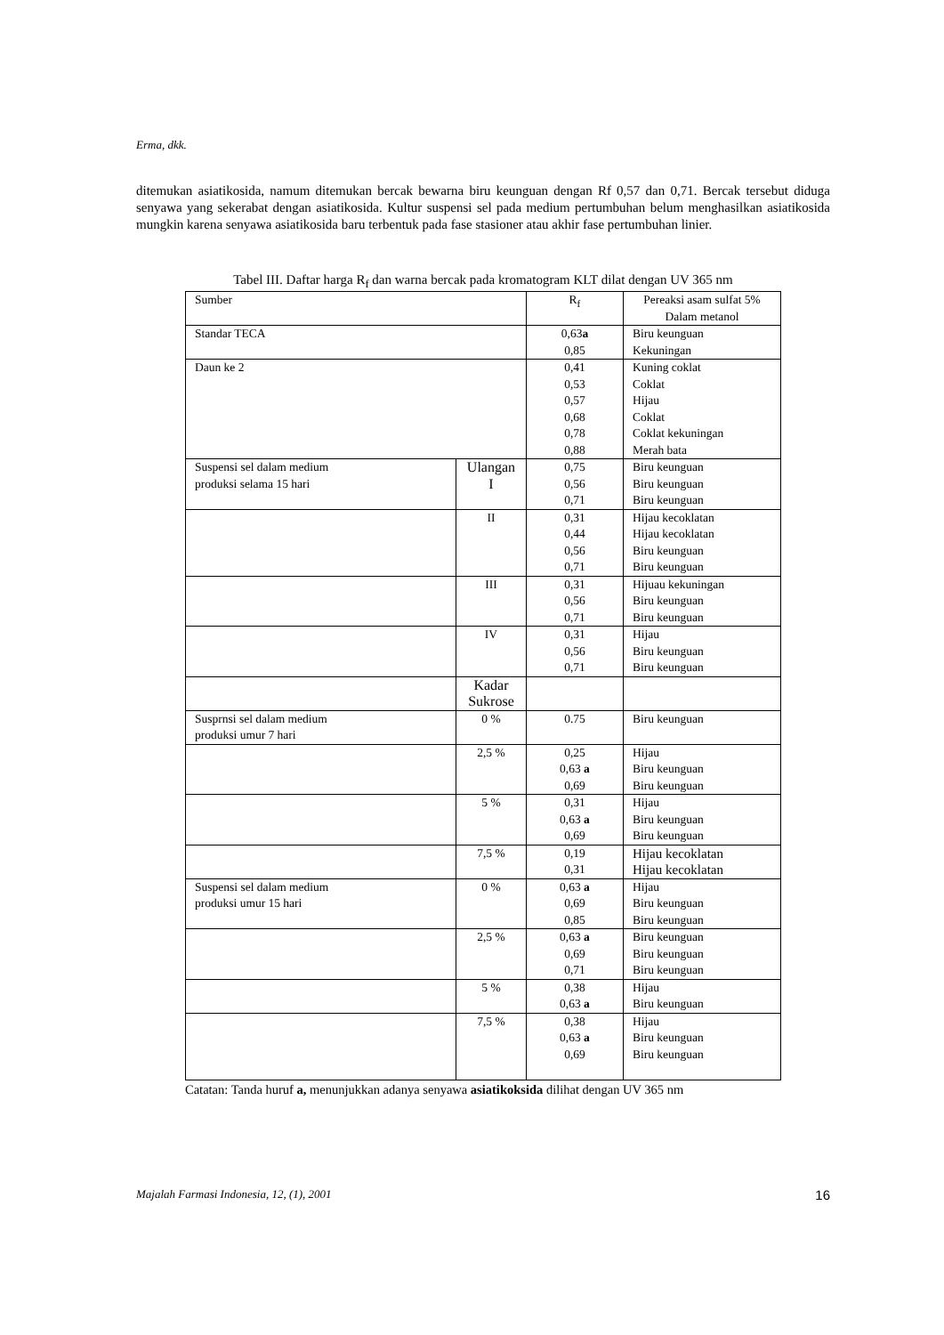Erma, dkk.
ditemukan asiatikosida, namum ditemukan bercak bewarna biru keunguan dengan Rf 0,57 dan 0,71. Bercak tersebut diduga senyawa yang sekerabat dengan asiatikosida. Kultur suspensi sel pada medium pertumbuhan belum menghasilkan asiatikosida mungkin karena senyawa asiatikosida baru terbentuk pada fase stasioner atau akhir fase pertumbuhan linier.
Tabel III. Daftar harga R<sub>f</sub> dan warna bercak pada kromatogram KLT dilat dengan UV 365 nm
| Sumber | | R<sub>f</sub> | Pereaksi asam sulfat 5% Dalam metanol |
| Standar TECA | | 0,63 a 0,85 | Biru keunguan Kekuningan |
| Daun ke 2 | | 0,41 0,53 0,57 0,68 0,78 0,88 | Kuning coklat Coklat Hijau Coklat Coklat kekuningan Merah bata |
| Suspensi sel dalam medium produksi selama 15 hari | Ulangan I | 0,75 0,56 0,71 | Biru keunguan Biru keunguan Biru keunguan |
| | II | 0,31 0,44 0,56 0,71 | Hijau kecoklatan Hijau kecoklatan Biru keunguan Biru keunguan |
| | III | 0,31 0,56 0,71 | Hijuau kekuningan Biru keunguan Biru keunguan |
| | IV | 0,31 0,56 0,71 | Hijau Biru keunguan Biru keunguan |
| | Kadar Sukrose | | |
| Susprnsi sel dalam medium produksi umur 7 hari | 0 % | 0.75 | Biru keunguan |
| | 2,5 % | 0,25 0,63 a 0,69 | Hijau Biru keunguan Biru keunguan |
| | 5 % | 0,31 0,63 a 0,69 | Hijau Biru keunguan Biru keunguan |
| | 7,5 % | 0,19 0,31 | Hijau kecoklatan Hijau kecoklatan |
| Suspensi sel dalam medium produksi umur 15 hari | 0 % | 0,63 a 0,69 0,85 | Hijau Biru keunguan Biru keunguan |
| | 2,5 % | 0,63 a 0,69 0,71 | Biru keunguan Biru keunguan Biru keunguan |
| | 5 % | 0,38 0,63 a | Hijau Biru keunguan |
| | 7,5 % | 0,38 0,63 a 0,69 | Hijau Biru keunguan Biru keunguan |
Catatan: Tanda huruf a, menunjukkan adanya senyawa asiatikoksida dilihat dengan UV 365 nm
Majalah Farmasi Indonesia, 12, (1), 2001 16